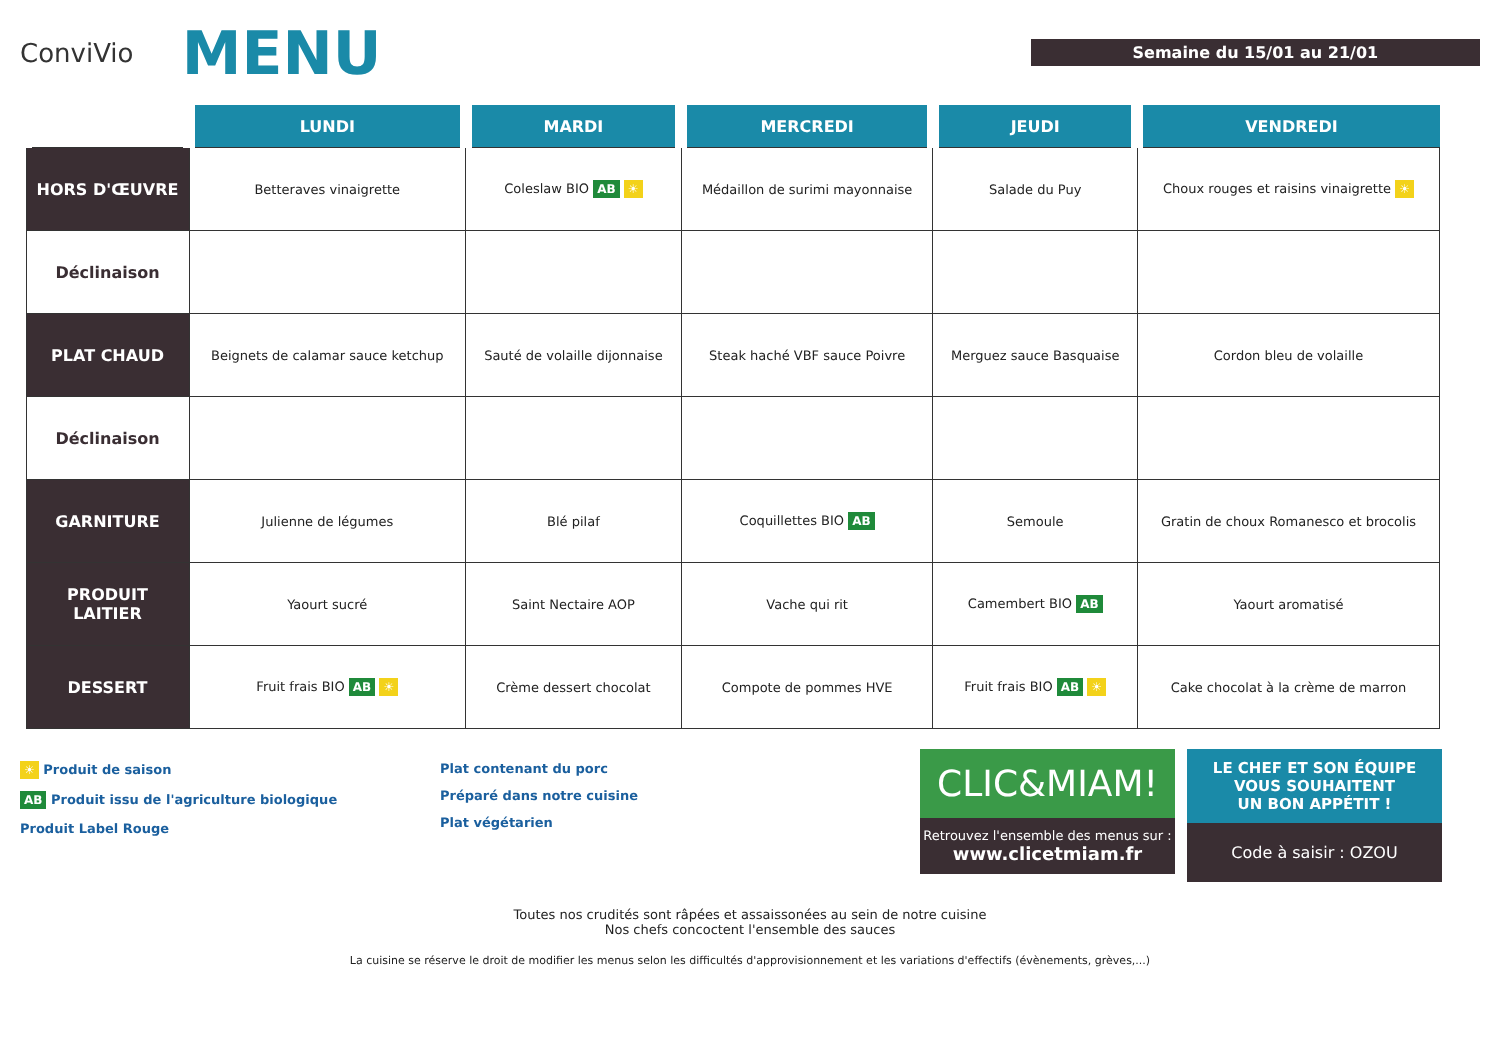ConviVio
MENU
Semaine du 15/01 au 21/01
| | LUNDI | MARDI | MERCREDI | JEUDI | VENDREDI |
| --- | --- | --- | --- | --- | --- |
| HORS D'ŒUVRE | Betteraves vinaigrette | Coleslaw BIO AB ☀ | Médaillon de surimi mayonnaise | Salade du Puy | Choux rouges et raisins vinaigrette ☀ |
| Déclinaison | | | | | |
| PLAT CHAUD | Beignets de calamar sauce ketchup | Sauté de volaille dijonnaise | Steak haché VBF sauce Poivre | Merguez sauce Basquaise | Cordon bleu de volaille |
| Déclinaison | | | | | |
| GARNITURE | Julienne de légumes | Blé pilaf | Coquillettes BIO AB | Semoule | Gratin de choux Romanesco et brocolis |
| PRODUIT LAITIER | Yaourt sucré | Saint Nectaire AOP | Vache qui rit | Camembert BIO AB | Yaourt aromatisé |
| DESSERT | Fruit frais BIO AB ☀ | Crème dessert chocolat | Compote de pommes HVE | Fruit frais BIO AB ☀ | Cake chocolat à la crème de marron |
☀ Produit de saison
AB Produit issu de l'agriculture biologique
Produit Label Rouge
Plat contenant du porc
Préparé dans notre cuisine
Plat végétarien
CLIC&MIAM!
Retrouvez l'ensemble des menus sur :
www.clicetmiam.fr
LE CHEF ET SON ÉQUIPE
VOUS SOUHAITENT
UN BON APPÉTIT !
Code à saisir : OZOU
Toutes nos crudités sont râpées et assaissonées au sein de notre cuisine
Nos chefs concoctent l'ensemble des sauces
La cuisine se réserve le droit de modifier les menus selon les difficultés d'approvisionnement et les variations d'effectifs (évènements, grèves,...)